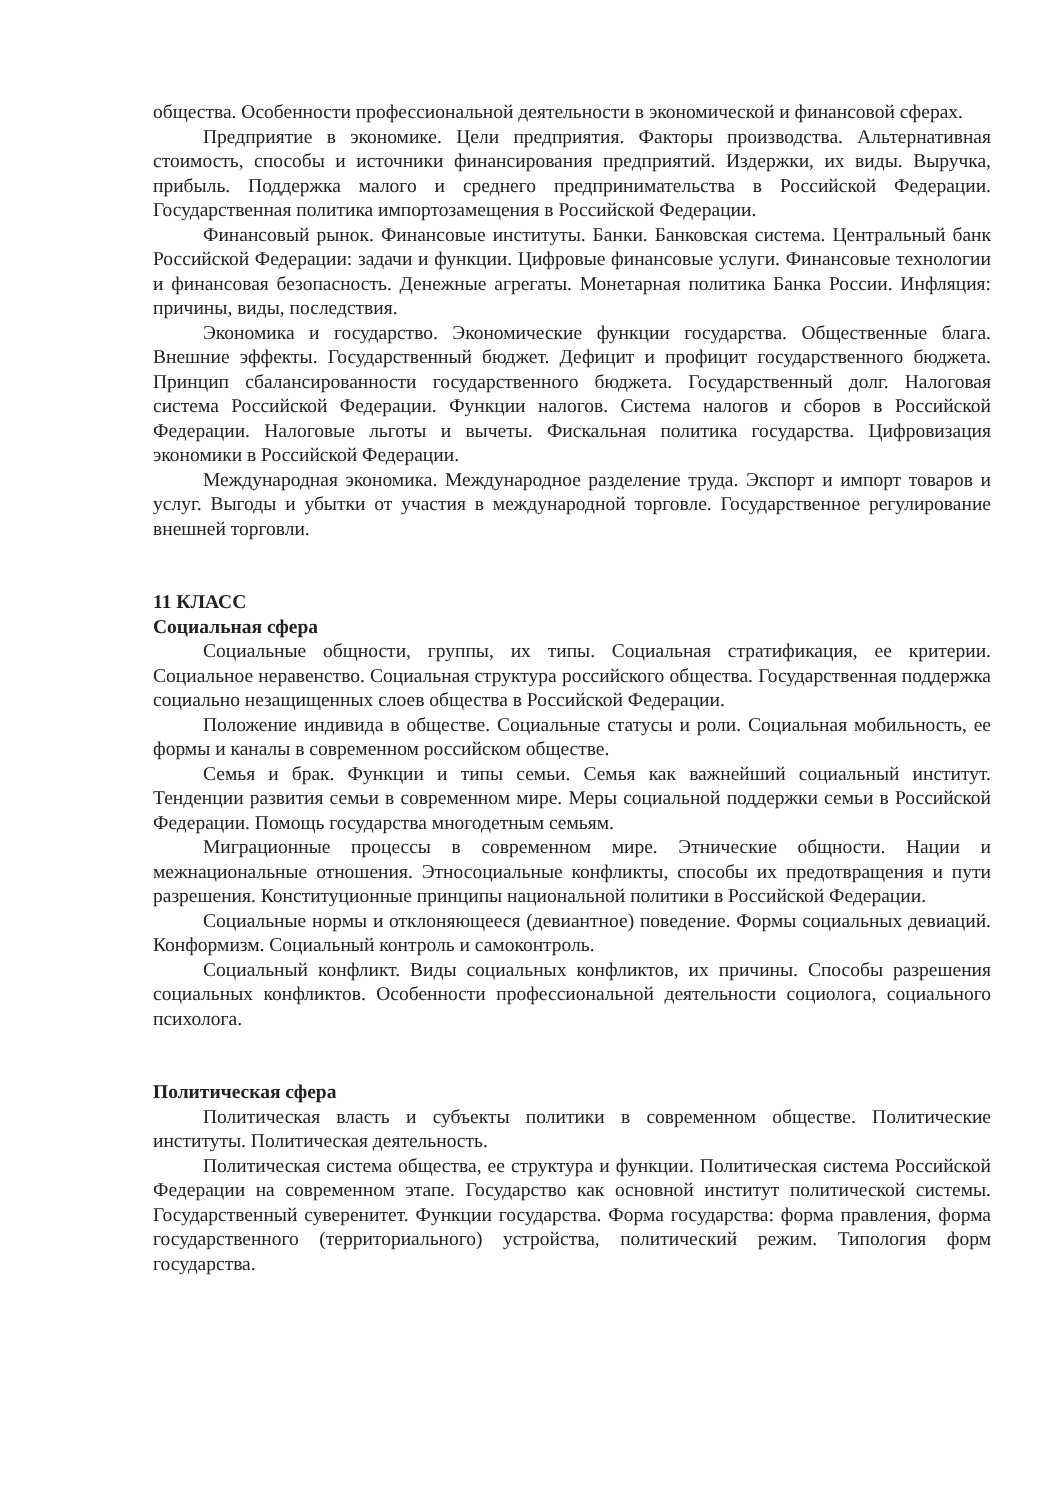общества. Особенности профессиональной деятельности в экономической и финансовой сферах.
Предприятие в экономике. Цели предприятия. Факторы производства. Альтернативная стоимость, способы и источники финансирования предприятий. Издержки, их виды. Выручка, прибыль. Поддержка малого и среднего предпринимательства в Российской Федерации. Государственная политика импортозамещения в Российской Федерации.
Финансовый рынок. Финансовые институты. Банки. Банковская система. Центральный банк Российской Федерации: задачи и функции. Цифровые финансовые услуги. Финансовые технологии и финансовая безопасность. Денежные агрегаты. Монетарная политика Банка России. Инфляция: причины, виды, последствия.
Экономика и государство. Экономические функции государства. Общественные блага. Внешние эффекты. Государственный бюджет. Дефицит и профицит государственного бюджета. Принцип сбалансированности государственного бюджета. Государственный долг. Налоговая система Российской Федерации. Функции налогов. Система налогов и сборов в Российской Федерации. Налоговые льготы и вычеты. Фискальная политика государства. Цифровизация экономики в Российской Федерации.
Международная экономика. Международное разделение труда. Экспорт и импорт товаров и услуг. Выгоды и убытки от участия в международной торговле. Государственное регулирование внешней торговли.
11 КЛАСС
Социальная сфера
Социальные общности, группы, их типы. Социальная стратификация, ее критерии. Социальное неравенство. Социальная структура российского общества. Государственная поддержка социально незащищенных слоев общества в Российской Федерации.
Положение индивида в обществе. Социальные статусы и роли. Социальная мобильность, ее формы и каналы в современном российском обществе.
Семья и брак. Функции и типы семьи. Семья как важнейший социальный институт. Тенденции развития семьи в современном мире. Меры социальной поддержки семьи в Российской Федерации. Помощь государства многодетным семьям.
Миграционные процессы в современном мире. Этнические общности. Нации и межнациональные отношения. Этносоциальные конфликты, способы их предотвращения и пути разрешения. Конституционные принципы национальной политики в Российской Федерации.
Социальные нормы и отклоняющееся (девиантное) поведение. Формы социальных девиаций. Конформизм. Социальный контроль и самоконтроль.
Социальный конфликт. Виды социальных конфликтов, их причины. Способы разрешения социальных конфликтов. Особенности профессиональной деятельности социолога, социального психолога.
Политическая сфера
Политическая власть и субъекты политики в современном обществе. Политические институты. Политическая деятельность.
Политическая система общества, ее структура и функции. Политическая система Российской Федерации на современном этапе. Государство как основной институт политической системы. Государственный суверенитет. Функции государства. Форма государства: форма правления, форма государственного (территориального) устройства, политический режим. Типология форм государства.